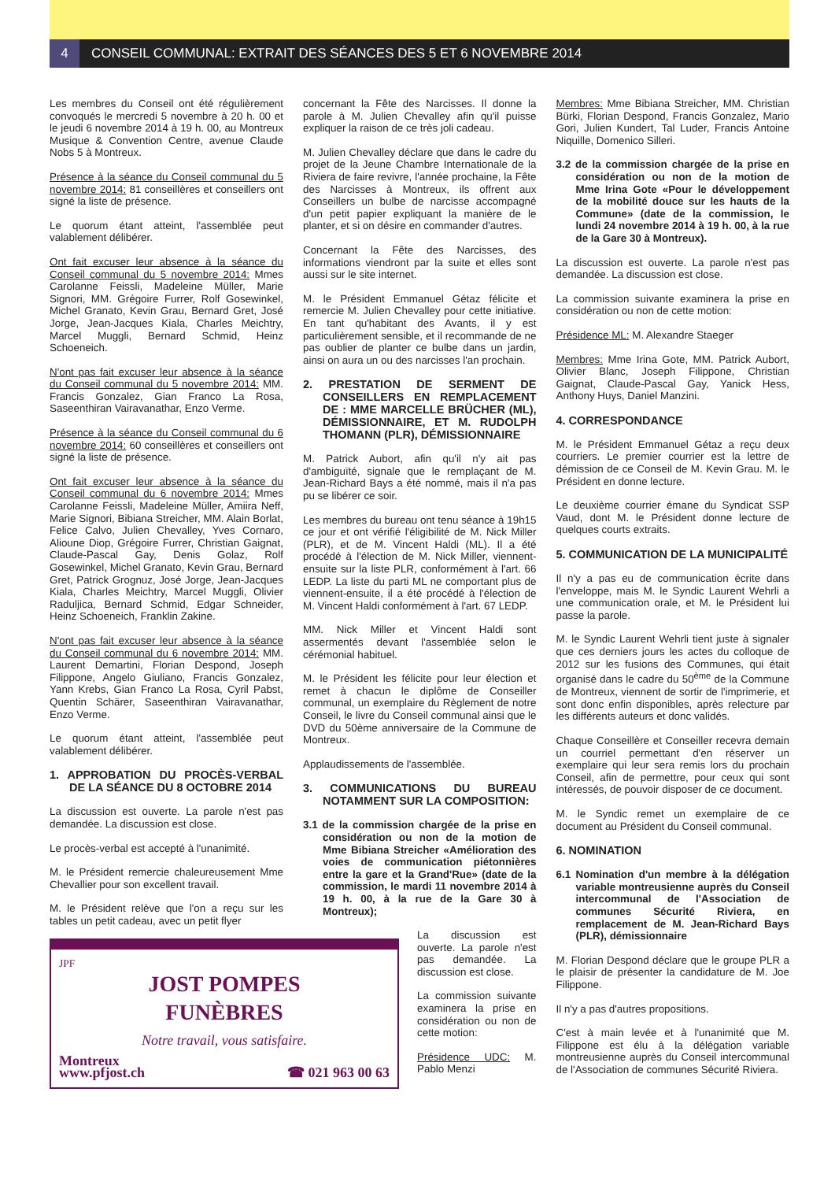4 CONSEIL COMMUNAL: EXTRAIT DES SÉANCES DES 5 ET 6 NOVEMBRE 2014
Les membres du Conseil ont été régulièrement convoqués le mercredi 5 novembre à 20 h. 00 et le jeudi 6 novembre 2014 à 19 h. 00, au Montreux Musique & Convention Centre, avenue Claude Nobs 5 à Montreux.
Présence à la séance du Conseil communal du 5 novembre 2014: 81 conseillères et conseillers ont signé la liste de présence.
Le quorum étant atteint, l'assemblée peut valablement délibérer.
Ont fait excuser leur absence à la séance du Conseil communal du 5 novembre 2014: Mmes Carolanne Feissli, Madeleine Müller, Marie Signori, MM. Grégoire Furrer, Rolf Gosewinkel, Michel Granato, Kevin Grau, Bernard Gret, José Jorge, Jean-Jacques Kiala, Charles Meichtry, Marcel Muggli, Bernard Schmid, Heinz Schoeneich.
N'ont pas fait excuser leur absence à la séance du Conseil communal du 5 novembre 2014: MM. Francis Gonzalez, Gian Franco La Rosa, Saseenthiran Vairavanathar, Enzo Verme.
Présence à la séance du Conseil communal du 6 novembre 2014: 60 conseillères et conseillers ont signé la liste de présence.
Ont fait excuser leur absence à la séance du Conseil communal du 6 novembre 2014: Mmes Carolanne Feissli, Madeleine Müller, Amiira Neff, Marie Signori, Bibiana Streicher, MM. Alain Borlat, Felice Calvo, Julien Chevalley, Yves Cornaro, Alioune Diop, Grégoire Furrer, Christian Gaignat, Claude-Pascal Gay, Denis Golaz, Rolf Gosewinkel, Michel Granato, Kevin Grau, Bernard Gret, Patrick Grognuz, José Jorge, Jean-Jacques Kiala, Charles Meichtry, Marcel Muggli, Olivier Raduljica, Bernard Schmid, Edgar Schneider, Heinz Schoeneich, Franklin Zakine.
N'ont pas fait excuser leur absence à la séance du Conseil communal du 6 novembre 2014: MM. Laurent Demartini, Florian Despond, Joseph Filippone, Angelo Giuliano, Francis Gonzalez, Yann Krebs, Gian Franco La Rosa, Cyril Pabst, Quentin Schärer, Saseenthiran Vairavanathar, Enzo Verme.
Le quorum étant atteint, l'assemblée peut valablement délibérer.
1. APPROBATION DU PROCÈS-VERBAL DE LA SÉANCE DU 8 OCTOBRE 2014
La discussion est ouverte. La parole n'est pas demandée. La discussion est close.
Le procès-verbal est accepté à l'unanimité.
M. le Président remercie chaleureusement Mme Chevallier pour son excellent travail.
M. le Président relève que l'on a reçu sur les tables un petit cadeau, avec un petit flyer
JPF
JOST POMPES
FUNÈBRES
Notre travail, vous satisfaire.
Montreux
www.pfjost.ch ☎ 021 963 00 63
concernant la Fête des Narcisses. Il donne la parole à M. Julien Chevalley afin qu'il puisse expliquer la raison de ce très joli cadeau.
M. Julien Chevalley déclare que dans le cadre du projet de la Jeune Chambre Internationale de la Riviera de faire revivre, l'année prochaine, la Fête des Narcisses à Montreux, ils offrent aux Conseillers un bulbe de narcisse accompagné d'un petit papier expliquant la manière de le planter, et si on désire en commander d'autres.
Concernant la Fête des Narcisses, des informations viendront par la suite et elles sont aussi sur le site internet.
M. le Président Emmanuel Gétaz félicite et remercie M. Julien Chevalley pour cette initiative. En tant qu'habitant des Avants, il y est particulièrement sensible, et il recommande de ne pas oublier de planter ce bulbe dans un jardin, ainsi on aura un ou des narcisses l'an prochain.
2. PRESTATION DE SERMENT DE CONSEILLERS EN REMPLACEMENT DE : MME MARCELLE BRÜCHER (ML), DÉMISSIONNAIRE, ET M. RUDOLPH THOMANN (PLR), DÉMISSIONNAIRE
M. Patrick Aubort, afin qu'il n'y ait pas d'ambiguïté, signale que le remplaçant de M. Jean-Richard Bays a été nommé, mais il n'a pas pu se libérer ce soir.
Les membres du bureau ont tenu séance à 19h15 ce jour et ont vérifié l'éligibilité de M. Nick Miller (PLR), et de M. Vincent Haldi (ML). Il a été procédé à l'élection de M. Nick Miller, viennent-ensuite sur la liste PLR, conformément à l'art. 66 LEDP. La liste du parti ML ne comportant plus de viennent-ensuite, il a été procédé à l'élection de M. Vincent Haldi conformément à l'art. 67 LEDP.
MM. Nick Miller et Vincent Haldi sont assermentés devant l'assemblée selon le cérémonial habituel.
M. le Président les félicite pour leur élection et remet à chacun le diplôme de Conseiller communal, un exemplaire du Règlement de notre Conseil, le livre du Conseil communal ainsi que le DVD du 50ème anniversaire de la Commune de Montreux.
Applaudissements de l'assemblée.
3. COMMUNICATIONS DU BUREAU NOTAMMENT SUR LA COMPOSITION:
3.1 de la commission chargée de la prise en considération ou non de la motion de Mme Bibiana Streicher «Amélioration des voies de communication piétonnières entre la gare et la Grand'Rue» (date de la commission, le mardi 11 novembre 2014 à 19 h. 00, à la rue de la Gare 30 à Montreux);
La discussion est ouverte. La parole n'est pas demandée. La discussion est close.
La commission suivante examinera la prise en considération ou non de cette motion:
Présidence UDC: M. Pablo Menzi
Membres: Mme Bibiana Streicher, MM. Christian Bürki, Florian Despond, Francis Gonzalez, Mario Gori, Julien Kundert, Tal Luder, Francis Antoine Niquille, Domenico Silleri.
3.2 de la commission chargée de la prise en considération ou non de la motion de Mme Irina Gote «Pour le développement de la mobilité douce sur les hauts de la Commune» (date de la commission, le lundi 24 novembre 2014 à 19 h. 00, à la rue de la Gare 30 à Montreux).
La discussion est ouverte. La parole n'est pas demandée. La discussion est close.
La commission suivante examinera la prise en considération ou non de cette motion:
Présidence ML: M. Alexandre Staeger
Membres: Mme Irina Gote, MM. Patrick Aubort, Olivier Blanc, Joseph Filippone, Christian Gaignat, Claude-Pascal Gay, Yanick Hess, Anthony Huys, Daniel Manzini.
4. CORRESPONDANCE
M. le Président Emmanuel Gétaz a reçu deux courriers. Le premier courrier est la lettre de démission de ce Conseil de M. Kevin Grau. M. le Président en donne lecture.
Le deuxième courrier émane du Syndicat SSP Vaud, dont M. le Président donne lecture de quelques courts extraits.
5. COMMUNICATION DE LA MUNICIPALITÉ
Il n'y a pas eu de communication écrite dans l'enveloppe, mais M. le Syndic Laurent Wehrli a une communication orale, et M. le Président lui passe la parole.
M. le Syndic Laurent Wehrli tient juste à signaler que ces derniers jours les actes du colloque de 2012 sur les fusions des Communes, qui était organisé dans le cadre du 50<sup>ème</sup> de la Commune de Montreux, viennent de sortir de l'imprimerie, et sont donc enfin disponibles, après relecture par les différents auteurs et donc validés.
Chaque Conseillère et Conseiller recevra demain un courriel permettant d'en réserver un exemplaire qui leur sera remis lors du prochain Conseil, afin de permettre, pour ceux qui sont intéressés, de pouvoir disposer de ce document.
M. le Syndic remet un exemplaire de ce document au Président du Conseil communal.
6. NOMINATION
6.1 Nomination d'un membre à la délégation variable montreusienne auprès du Conseil intercommunal de l'Association de communes Sécurité Riviera, en remplacement de M. Jean-Richard Bays (PLR), démissionnaire
M. Florian Despond déclare que le groupe PLR a le plaisir de présenter la candidature de M. Joe Filippone.
Il n'y a pas d'autres propositions.
C'est à main levée et à l'unanimité que M. Filippone est élu à la délégation variable montreusienne auprès du Conseil intercommunal de l'Association de communes Sécurité Riviera.